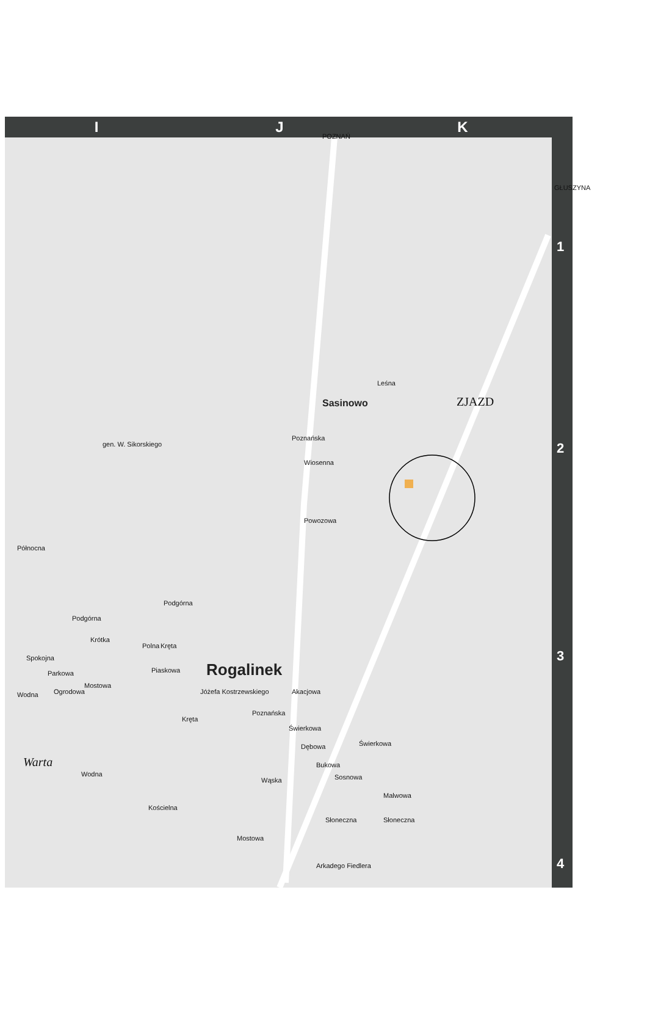IJK
1
2
3
4
POZNAŃ
GŁUSZYNA
Sasinowo ZJAZD
Rogalinek
Poznańska
Leśna
Wiosenna
Powozowa
gen. W. Sikorskiego
Północna
Podgórna
Podgórna
Krótka
Polna Kręta
Spokojna
Parkowa Piaskowa
Mostowa
Wodna Ogrodowa Jóżefa Kostrzewskiego
Poznańska
Akacjowa
Kręta
Świerkowa
Dębowa
Bukowa
Świerkowa
Sosnowa
Warta
Wodna
Wąska
Kościelna
Malwowa
Słoneczna Słoneczna
Mostowa
Arkadego Fiedlera